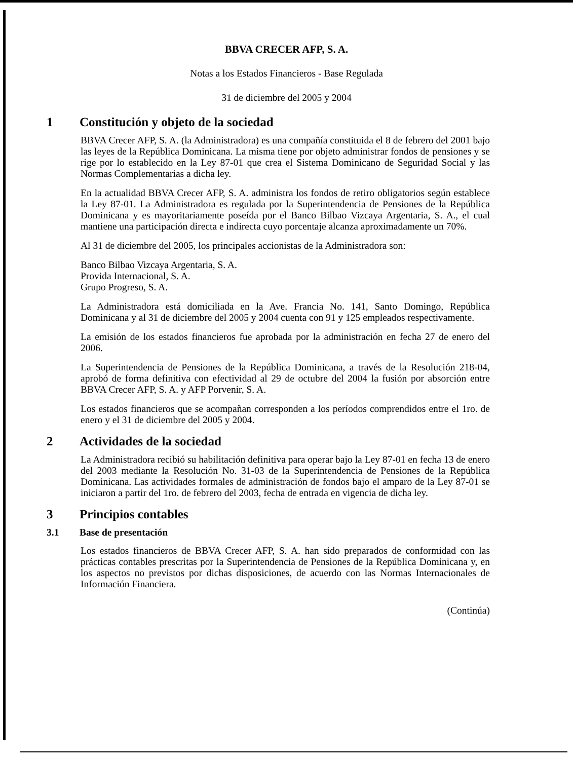BBVA CRECER AFP, S. A.
Notas a los Estados Financieros - Base Regulada
31 de diciembre del 2005 y 2004
1 Constitución y objeto de la sociedad
BBVA Crecer AFP, S. A. (la Administradora) es una compañía constituida el 8 de febrero del 2001 bajo las leyes de la República Dominicana. La misma tiene por objeto administrar fondos de pensiones y se rige por lo establecido en la Ley 87-01 que crea el Sistema Dominicano de Seguridad Social y las Normas Complementarias a dicha ley.
En la actualidad BBVA Crecer AFP, S. A. administra los fondos de retiro obligatorios según establece la Ley 87-01. La Administradora es regulada por la Superintendencia de Pensiones de la República Dominicana y es mayoritariamente poseída por el Banco Bilbao Vizcaya Argentaria, S. A., el cual mantiene una participación directa e indirecta cuyo porcentaje alcanza aproximadamente un 70%.
Al 31 de diciembre del 2005, los principales accionistas de la Administradora son:
Banco Bilbao Vizcaya Argentaria, S. A.
Provida Internacional, S. A.
Grupo Progreso, S. A.
La Administradora está domiciliada en la Ave. Francia No. 141, Santo Domingo, República Dominicana y al 31 de diciembre del 2005 y 2004 cuenta con 91 y 125 empleados respectivamente.
La emisión de los estados financieros fue aprobada por la administración en fecha 27 de enero del 2006.
La Superintendencia de Pensiones de la República Dominicana, a través de la Resolución 218-04, aprobó de forma definitiva con efectividad al 29 de octubre del 2004 la fusión por absorción entre BBVA Crecer AFP, S. A. y AFP Porvenir, S. A.
Los estados financieros que se acompañan corresponden a los períodos comprendidos entre el 1ro. de enero y el 31 de diciembre del 2005 y 2004.
2 Actividades de la sociedad
La Administradora recibió su habilitación definitiva para operar bajo la Ley 87-01 en fecha 13 de enero del 2003 mediante la Resolución No. 31-03 de la Superintendencia de Pensiones de la República Dominicana. Las actividades formales de administración de fondos bajo el amparo de la Ley 87-01 se iniciaron a partir del 1ro. de febrero del 2003, fecha de entrada en vigencia de dicha ley.
3 Principios contables
3.1 Base de presentación
Los estados financieros de BBVA Crecer AFP, S. A. han sido preparados de conformidad con las prácticas contables prescritas por la Superintendencia de Pensiones de la República Dominicana y, en los aspectos no previstos por dichas disposiciones, de acuerdo con las Normas Internacionales de Información Financiera.
(Continúa)